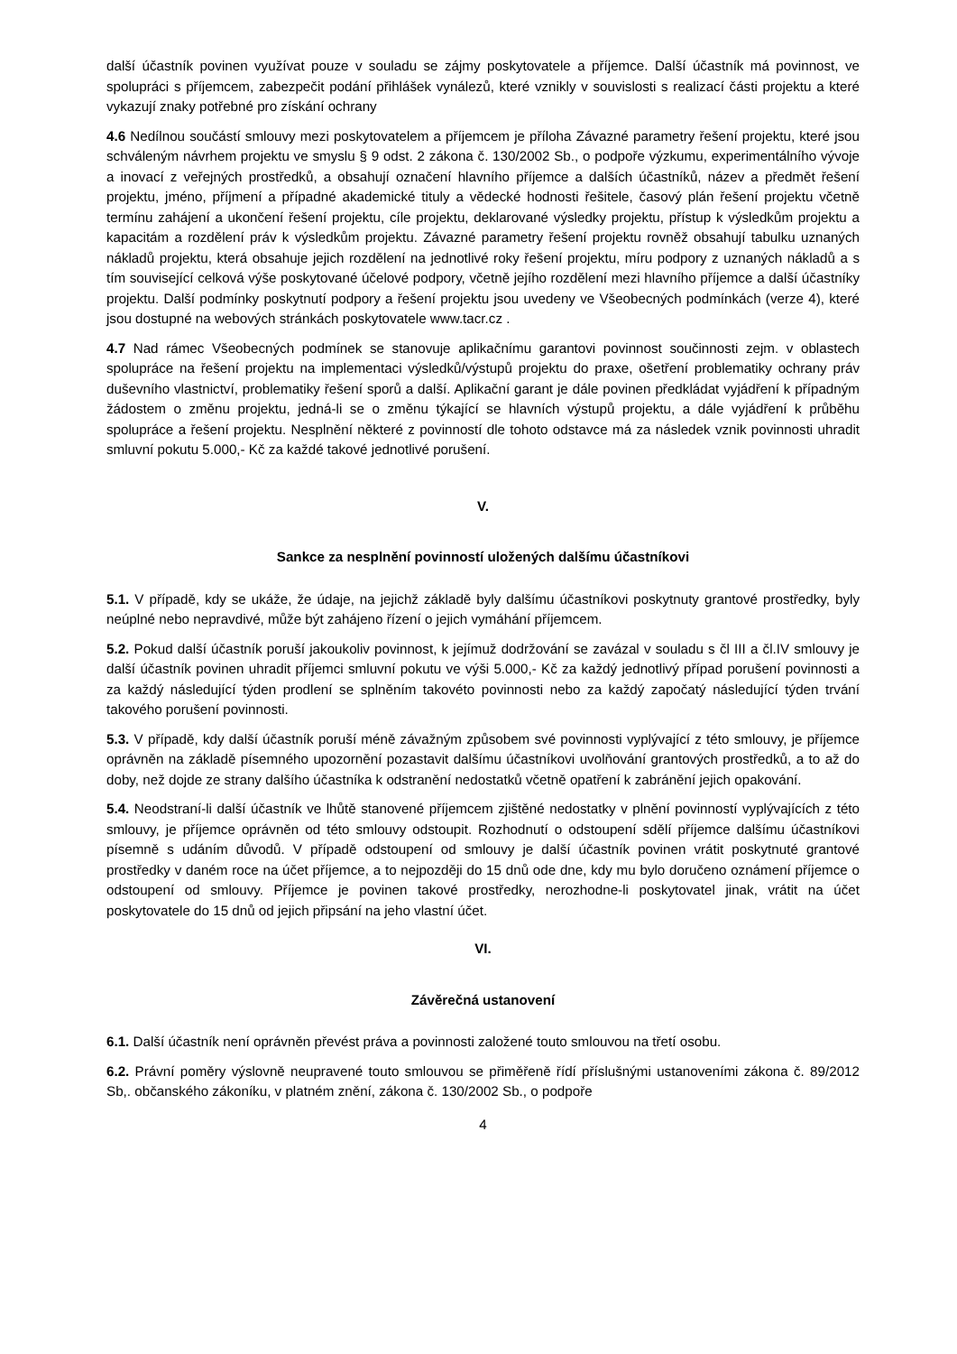další účastník povinen využívat pouze v souladu se zájmy poskytovatele a příjemce. Další účastník má povinnost, ve spolupráci s příjemcem, zabezpečit podání přihlášek vynálezů, které vznikly v souvislosti s realizací části projektu a které vykazují znaky potřebné pro získání ochrany
4.6 Nedílnou součástí smlouvy mezi poskytovatelem a příjemcem je příloha Závazné parametry řešení projektu, které jsou schváleným návrhem projektu ve smyslu § 9 odst. 2 zákona č. 130/2002 Sb., o podpoře výzkumu, experimentálního vývoje a inovací z veřejných prostředků, a obsahují označení hlavního příjemce a dalších účastníků, název a předmět řešení projektu, jméno, příjmení a případné akademické tituly a vědecké hodnosti řešitele, časový plán řešení projektu včetně termínu zahájení a ukončení řešení projektu, cíle projektu, deklarované výsledky projektu, přístup k výsledkům projektu a kapacitám a rozdělení práv k výsledkům projektu. Závazné parametry řešení projektu rovněž obsahují tabulku uznaných nákladů projektu, která obsahuje jejich rozdělení na jednotlivé roky řešení projektu, míru podpory z uznaných nákladů a s tím související celková výše poskytované účelové podpory, včetně jejího rozdělení mezi hlavního příjemce a další účastníky projektu. Další podmínky poskytnutí podpory a řešení projektu jsou uvedeny ve Všeobecných podmínkách (verze 4), které jsou dostupné na webových stránkách poskytovatele www.tacr.cz .
4.7 Nad rámec Všeobecných podmínek se stanovuje aplikačnímu garantovi povinnost součinnosti zejm. v oblastech spolupráce na řešení projektu na implementaci výsledků/výstupů projektu do praxe, ošetření problematiky ochrany práv duševního vlastnictví, problematiky řešení sporů a další. Aplikační garant je dále povinen předkládat vyjádření k případným žádostem o změnu projektu, jedná-li se o změnu týkající se hlavních výstupů projektu, a dále vyjádření k průběhu spolupráce a řešení projektu. Nesplnění některé z povinností dle tohoto odstavce má za následek vznik povinnosti uhradit smluvní pokutu 5.000,- Kč za každé takové jednotlivé porušení.
V.
Sankce za nesplnění povinností uložených dalšímu účastníkovi
5.1. V případě, kdy se ukáže, že údaje, na jejichž základě byly dalšímu účastníkovi poskytnuty grantové prostředky, byly neúplné nebo nepravdivé, může být zahájeno řízení o jejich vymáhání příjemcem.
5.2. Pokud další účastník poruší jakoukoliv povinnost, k jejímuž dodržování se zavázal v souladu s čl III a čl.IV smlouvy je další účastník povinen uhradit příjemci smluvní pokutu ve výši 5.000,- Kč za každý jednotlivý případ porušení povinnosti a za každý následující týden prodlení se splněním takovéto povinnosti nebo za každý započatý následující týden trvání takového porušení povinnosti.
5.3. V případě, kdy další účastník poruší méně závažným způsobem své povinnosti vyplývající z této smlouvy, je příjemce oprávněn na základě písemného upozornění pozastavit dalšímu účastníkovi uvolňování grantových prostředků, a to až do doby, než dojde ze strany dalšího účastníka k odstranění nedostatků včetně opatření k zabránění jejich opakování.
5.4. Neodstraní-li další účastník ve lhůtě stanovené příjemcem zjištěné nedostatky v plnění povinností vyplývajících z této smlouvy, je příjemce oprávněn od této smlouvy odstoupit. Rozhodnutí o odstoupení sdělí příjemce dalšímu účastníkovi písemně s udáním důvodů. V případě odstoupení od smlouvy je další účastník povinen vrátit poskytnuté grantové prostředky v daném roce na účet příjemce, a to nejpozději do 15 dnů ode dne, kdy mu bylo doručeno oznámení příjemce o odstoupení od smlouvy. Příjemce je povinen takové prostředky, nerozhodne-li poskytovatel jinak, vrátit na účet poskytovatele do 15 dnů od jejich připsání na jeho vlastní účet.
VI.
Závěrečná ustanovení
6.1. Další účastník není oprávněn převést práva a povinnosti založené touto smlouvou na třetí osobu.
6.2. Právní poměry výslovně neupravené touto smlouvou se přiměřeně řídí příslušnými ustanoveními zákona č. 89/2012 Sb,. občanského zákoníku, v platném znění, zákona č. 130/2002 Sb., o podpoře
4